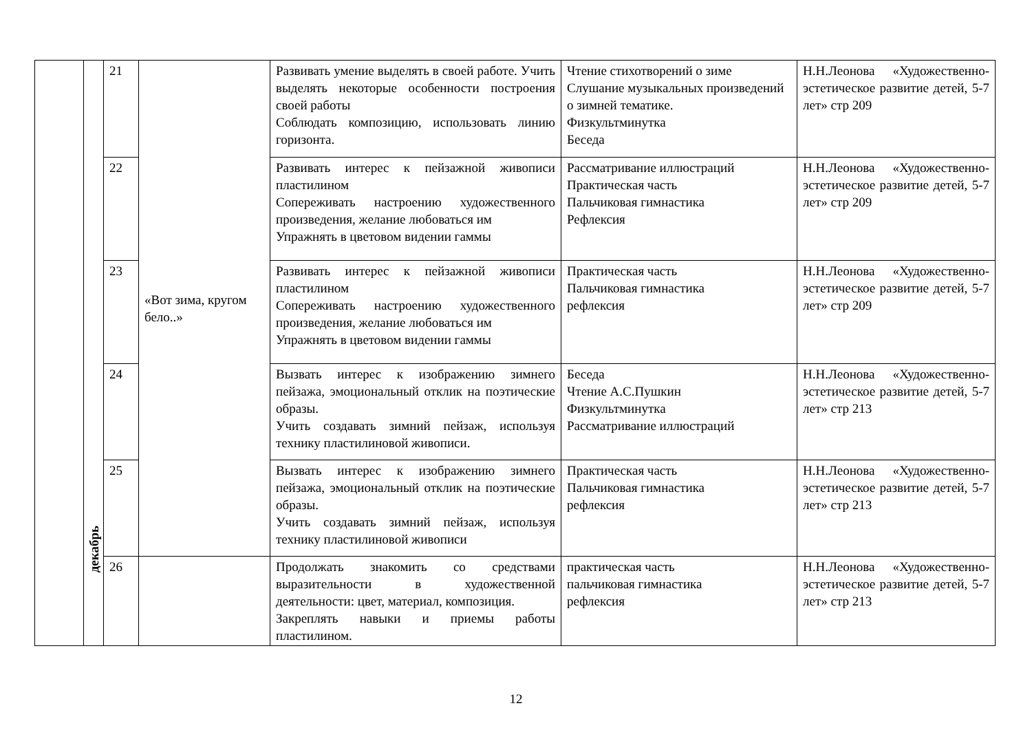| | декабрь | 21 | «Вот зима, кругом бело..» | Развивать умение выделять в своей работе. Учить выделять некоторые особенности построения своей работы Соблюдать композицию, использовать линию горизонта. | Чтение стихотворений о зиме Слушание музыкальных произведений о зимней тематике. Физкультминутка Беседа | Н.Н.Леонова «Художественно-эстетическое развитие детей, 5-7 лет» стр 209 |
| | | 22 | | Развивать интерес к пейзажной живописи пластилином Сопереживать настроению художественного произведения, желание любоваться им Упражнять в цветовом видении гаммы | Рассматривание иллюстраций Практическая часть Пальчиковая гимнастика Рефлексия | Н.Н.Леонова «Художественно-эстетическое развитие детей, 5-7 лет» стр 209 |
| | | 23 | | Развивать интерес к пейзажной живописи пластилином Сопереживать настроению художественного произведения, желание любоваться им Упражнять в цветовом видении гаммы | Практическая часть Пальчиковая гимнастика рефлексия | Н.Н.Леонова «Художественно-эстетическое развитие детей, 5-7 лет» стр 209 |
| | | 24 | | Вызвать интерес к изображению зимнего пейзажа, эмоциональный отклик на поэтические образы. Учить создавать зимний пейзаж, используя технику пластилиновой живописи. | Беседа Чтение А.С.Пушкин Физкультминутка Рассматривание иллюстраций | Н.Н.Леонова «Художественно-эстетическое развитие детей, 5-7 лет» стр 213 |
| | | 25 | | Вызвать интерес к изображению зимнего пейзажа, эмоциональный отклик на поэтические образы. Учить создавать зимний пейзаж, используя технику пластилиновой живописи | Практическая часть Пальчиковая гимнастика рефлексия | Н.Н.Леонова «Художественно-эстетическое развитие детей, 5-7 лет» стр 213 |
| | | 26 | | Продолжать знакомить со средствами выразительности в художественной деятельности: цвет, материал, композиция. Закреплять навыки и приемы работы пластилином. | практическая часть пальчиковая гимнастика рефлексия | Н.Н.Леонова «Художественно-эстетическое развитие детей, 5-7 лет» стр 213 |
12